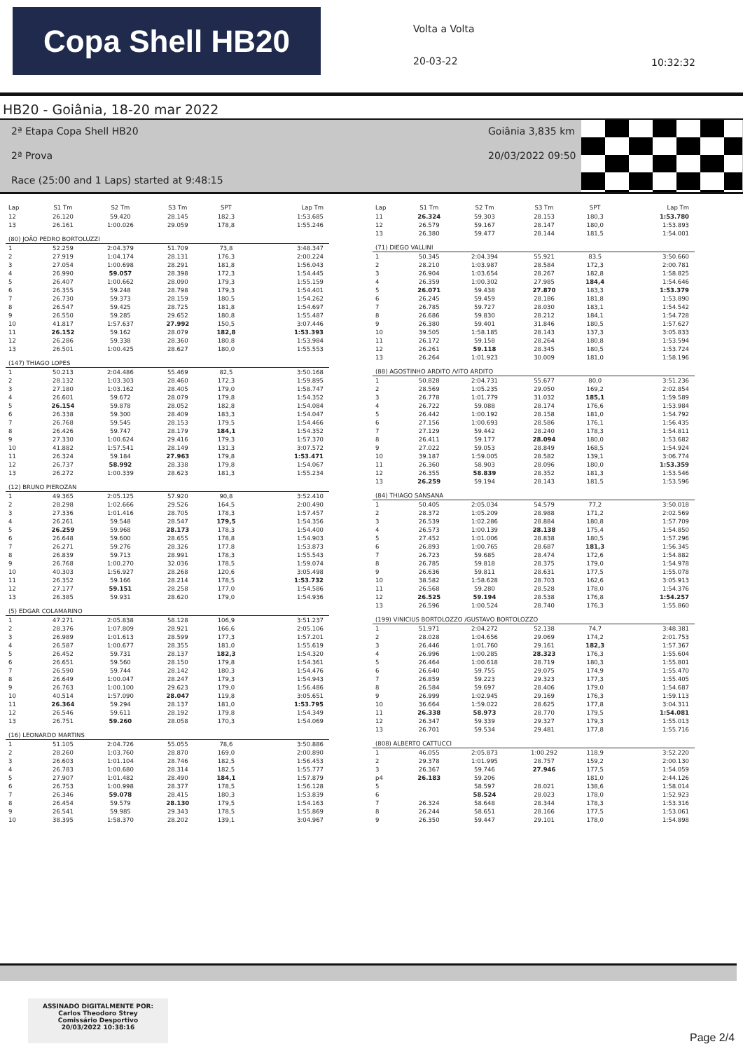Copa Shell HB20
Volta a Volta
20-03-22
10:32:32
HB20 - Goiânia, 18-20 mar 2022
2ª Etapa Copa Shell HB20 Goiânia 3,835 km
2ª Prova 20/03/2022 09:50
Race (25:00 and 1 Laps) started at 9:48:15
| Lap | S1 Tm | S2 Tm | S3 Tm | SPT | Lap Tm |
| --- | --- | --- | --- | --- | --- |
| 12 | 26.120 | 59.420 | 28.145 | 182,3 | 1:53.685 |
| 13 | 26.161 | 1:00.026 | 29.059 | 178,8 | 1:55.246 |
| (80) JOÃO PEDRO BORTOLUZZI | | | | | |
| 1 | 52.259 | 2:04.379 | 51.709 | 73,8 | 3:48.347 |
| 2 | 27.919 | 1:04.174 | 28.131 | 176,3 | 2:00.224 |
| 3 | 27.054 | 1:00.698 | 28.291 | 181,8 | 1:56.043 |
| 4 | 26.990 | 59.057 | 28.398 | 172,3 | 1:54.445 |
| 5 | 26.407 | 1:00.662 | 28.090 | 179,3 | 1:55.159 |
| 6 | 26.355 | 59.248 | 28.798 | 179,3 | 1:54.401 |
| 7 | 26.730 | 59.373 | 28.159 | 180,5 | 1:54.262 |
| 8 | 26.547 | 59.425 | 28.725 | 181,8 | 1:54.697 |
| 9 | 26.550 | 59.285 | 29.652 | 180,8 | 1:55.487 |
| 10 | 41.817 | 1:57.637 | 27.992 | 150,5 | 3:07.446 |
| 11 | 26.152 | 59.162 | 28.079 | 182,8 | 1:53.393 |
| 12 | 26.286 | 59.338 | 28.360 | 180,8 | 1:53.984 |
| 13 | 26.501 | 1:00.425 | 28.627 | 180,0 | 1:55.553 |
| (147) THIAGO LOPES | | | | | |
| 1 | 50.213 | 2:04.486 | 55.469 | 82,5 | 3:50.168 |
| 2 | 28.132 | 1:03.303 | 28.460 | 172,3 | 1:59.895 |
| 3 | 27.180 | 1:03.162 | 28.405 | 179,0 | 1:58.747 |
| 4 | 26.601 | 59.672 | 28.079 | 179,8 | 1:54.352 |
| 5 | 26.154 | 59.878 | 28.052 | 182,8 | 1:54.084 |
| 6 | 26.338 | 59.300 | 28.409 | 183,3 | 1:54.047 |
| 7 | 26.768 | 59.545 | 28.153 | 179,5 | 1:54.466 |
| 8 | 26.426 | 59.747 | 28.179 | 184,1 | 1:54.352 |
| 9 | 27.330 | 1:00.624 | 29.416 | 179,3 | 1:57.370 |
| 10 | 41.882 | 1:57.541 | 28.149 | 131,3 | 3:07.572 |
| 11 | 26.324 | 59.184 | 27.963 | 179,8 | 1:53.471 |
| 12 | 26.737 | 58.992 | 28.338 | 179,8 | 1:54.067 |
| 13 | 26.272 | 1:00.339 | 28.623 | 181,3 | 1:55.234 |
| (12) BRUNO PIEROZAN | | | | | |
| 1 | 49.365 | 2:05.125 | 57.920 | 90,8 | 3:52.410 |
| 2 | 28.298 | 1:02.666 | 29.526 | 164,5 | 2:00.490 |
| 3 | 27.336 | 1:01.416 | 28.705 | 178,3 | 1:57.457 |
| 4 | 26.261 | 59.548 | 28.547 | 179,5 | 1:54.356 |
| 5 | 26.259 | 59.968 | 28.173 | 178,3 | 1:54.400 |
| 6 | 26.648 | 59.600 | 28.655 | 178,8 | 1:54.903 |
| 7 | 26.271 | 59.276 | 28.326 | 177,8 | 1:53.873 |
| 8 | 26.839 | 59.713 | 28.991 | 178,3 | 1:55.543 |
| 9 | 26.768 | 1:00.270 | 32.036 | 178,5 | 1:59.074 |
| 10 | 40.303 | 1:56.927 | 28.268 | 120,6 | 3:05.498 |
| 11 | 26.352 | 59.166 | 28.214 | 178,5 | 1:53.732 |
| 12 | 27.177 | 59.151 | 28.258 | 177,0 | 1:54.586 |
| 13 | 26.385 | 59.931 | 28.620 | 179,0 | 1:54.936 |
| (5) EDGAR COLAMARINO | | | | | |
| 1 | 47.271 | 2:05.838 | 58.128 | 106,9 | 3:51.237 |
| 2 | 28.376 | 1:07.809 | 28.921 | 166,6 | 2:05.106 |
| 3 | 26.989 | 1:01.613 | 28.599 | 177,3 | 1:57.201 |
| 4 | 26.587 | 1:00.677 | 28.355 | 181,0 | 1:55.619 |
| 5 | 26.452 | 59.731 | 28.137 | 182,3 | 1:54.320 |
| 6 | 26.651 | 59.560 | 28.150 | 179,8 | 1:54.361 |
| 7 | 26.590 | 59.744 | 28.142 | 180,3 | 1:54.476 |
| 8 | 26.649 | 1:00.047 | 28.247 | 179,3 | 1:54.943 |
| 9 | 26.763 | 1:00.100 | 29.623 | 179,0 | 1:56.486 |
| 10 | 40.514 | 1:57.090 | 28.047 | 119,8 | 3:05.651 |
| 11 | 26.364 | 59.294 | 28.137 | 181,0 | 1:53.795 |
| 12 | 26.546 | 59.611 | 28.192 | 179,8 | 1:54.349 |
| 13 | 26.751 | 59.260 | 28.058 | 170,3 | 1:54.069 |
| (16) LEONARDO MARTINS | | | | | |
| 1 | 51.105 | 2:04.726 | 55.055 | 78,6 | 3:50.886 |
| 2 | 28.260 | 1:03.760 | 28.870 | 169,0 | 2:00.890 |
| 3 | 26.603 | 1:01.104 | 28.746 | 182,5 | 1:56.453 |
| 4 | 26.783 | 1:00.680 | 28.314 | 182,5 | 1:55.777 |
| 5 | 27.907 | 1:01.482 | 28.490 | 184,1 | 1:57.879 |
| 6 | 26.753 | 1:00.998 | 28.377 | 178,5 | 1:56.128 |
| 7 | 26.346 | 59.078 | 28.415 | 180,3 | 1:53.839 |
| 8 | 26.454 | 59.579 | 28.130 | 179,5 | 1:54.163 |
| 9 | 26.541 | 59.985 | 29.343 | 178,5 | 1:55.869 |
| 10 | 38.395 | 1:58.370 | 28.202 | 139,1 | 3:04.967 |
| Lap | S1 Tm | S2 Tm | S3 Tm | SPT | Lap Tm |
| --- | --- | --- | --- | --- | --- |
| 11 | 26.324 | 59.303 | 28.153 | 180,3 | 1:53.780 |
| 12 | 26.579 | 59.167 | 28.147 | 180,0 | 1:53.893 |
| 13 | 26.380 | 59.477 | 28.144 | 181,5 | 1:54.001 |
| (71) DIEGO VALLINI | | | | | |
| 1 | 50.345 | 2:04.394 | 55.921 | 83,5 | 3:50.660 |
| 2 | 28.210 | 1:03.987 | 28.584 | 172,3 | 2:00.781 |
| 3 | 26.904 | 1:03.654 | 28.267 | 182,8 | 1:58.825 |
| 4 | 26.359 | 1:00.302 | 27.985 | 184,4 | 1:54.646 |
| 5 | 26.071 | 59.438 | 27.870 | 183,3 | 1:53.379 |
| 6 | 26.245 | 59.459 | 28.186 | 181,8 | 1:53.890 |
| 7 | 26.785 | 59.727 | 28.030 | 183,1 | 1:54.542 |
| 8 | 26.686 | 59.830 | 28.212 | 184,1 | 1:54.728 |
| 9 | 26.380 | 59.401 | 31.846 | 180,5 | 1:57.627 |
| 10 | 39.505 | 1:58.185 | 28.143 | 137,3 | 3:05.833 |
| 11 | 26.172 | 59.158 | 28.264 | 180,8 | 1:53.594 |
| 12 | 26.261 | 59.118 | 28.345 | 180,5 | 1:53.724 |
| 13 | 26.264 | 1:01.923 | 30.009 | 181,0 | 1:58.196 |
| (88) AGOSTINHO ARDITO /VITO ARDITO | | | | | |
| 1 | 50.828 | 2:04.731 | 55.677 | 80,0 | 3:51.236 |
| 2 | 28.569 | 1:05.235 | 29.050 | 169,2 | 2:02.854 |
| 3 | 26.778 | 1:01.779 | 31.032 | 185,1 | 1:59.589 |
| 4 | 26.722 | 59.088 | 28.174 | 176,6 | 1:53.984 |
| 5 | 26.442 | 1:00.192 | 28.158 | 181,0 | 1:54.792 |
| 6 | 27.156 | 1:00.693 | 28.586 | 176,1 | 1:56.435 |
| 7 | 27.129 | 59.442 | 28.240 | 178,3 | 1:54.811 |
| 8 | 26.411 | 59.177 | 28.094 | 180,0 | 1:53.682 |
| 9 | 27.022 | 59.053 | 28.849 | 168,5 | 1:54.924 |
| 10 | 39.187 | 1:59.005 | 28.582 | 139,1 | 3:06.774 |
| 11 | 26.360 | 58.903 | 28.096 | 180,0 | 1:53.359 |
| 12 | 26.355 | 58.839 | 28.352 | 181,3 | 1:53.546 |
| 13 | 26.259 | 59.194 | 28.143 | 181,5 | 1:53.596 |
| (84) THIAGO SANSANA | | | | | |
| 1 | 50.405 | 2:05.034 | 54.579 | 77,2 | 3:50.018 |
| 2 | 28.372 | 1:05.209 | 28.988 | 171,2 | 2:02.569 |
| 3 | 26.539 | 1:02.286 | 28.884 | 180,8 | 1:57.709 |
| 4 | 26.573 | 1:00.139 | 28.138 | 175,4 | 1:54.850 |
| 5 | 27.452 | 1:01.006 | 28.838 | 180,5 | 1:57.296 |
| 6 | 26.893 | 1:00.765 | 28.687 | 181,3 | 1:56.345 |
| 7 | 26.723 | 59.685 | 28.474 | 172,6 | 1:54.882 |
| 8 | 26.785 | 59.818 | 28.375 | 179,0 | 1:54.978 |
| 9 | 26.636 | 59.811 | 28.631 | 177,5 | 1:55.078 |
| 10 | 38.582 | 1:58.628 | 28.703 | 162,6 | 3:05.913 |
| 11 | 26.568 | 59.280 | 28.528 | 178,0 | 1:54.376 |
| 12 | 26.525 | 59.194 | 28.538 | 176,8 | 1:54.257 |
| 13 | 26.596 | 1:00.524 | 28.740 | 176,3 | 1:55.860 |
| (199) VINICIUS BORTOLOZZO /GUSTAVO BORTOLOZZO | | | | | |
| 1 | 51.971 | 2:04.272 | 52.138 | 74,7 | 3:48.381 |
| 2 | 28.028 | 1:04.656 | 29.069 | 174,2 | 2:01.753 |
| 3 | 26.446 | 1:01.760 | 29.161 | 182,3 | 1:57.367 |
| 4 | 26.996 | 1:00.285 | 28.323 | 176,3 | 1:55.604 |
| 5 | 26.464 | 1:00.618 | 28.719 | 180,3 | 1:55.801 |
| 6 | 26.640 | 59.755 | 29.075 | 174,9 | 1:55.470 |
| 7 | 26.859 | 59.223 | 29.323 | 177,3 | 1:55.405 |
| 8 | 26.584 | 59.697 | 28.406 | 179,0 | 1:54.687 |
| 9 | 26.999 | 1:02.945 | 29.169 | 176,3 | 1:59.113 |
| 10 | 36.664 | 1:59.022 | 28.625 | 177,8 | 3:04.311 |
| 11 | 26.338 | 58.973 | 28.770 | 179,5 | 1:54.081 |
| 12 | 26.347 | 59.339 | 29.327 | 179,3 | 1:55.013 |
| 13 | 26.701 | 59.534 | 29.481 | 177,8 | 1:55.716 |
| (808) ALBERTO CATTUCCI | | | | | |
| 1 | 46.055 | 2:05.873 | 1:00.292 | 118,9 | 3:52.220 |
| 2 | 29.378 | 1:01.995 | 28.757 | 159,2 | 2:00.130 |
| 3 | 26.367 | 59.746 | 27.946 | 177,5 | 1:54.059 |
| p4 | 26.183 | 59.206 | | 181,0 | 2:44.126 |
| 5 | | 58.597 | 28.021 | 138,6 | 1:58.014 |
| 6 | | 58.524 | 28.023 | 178,0 | 1:52.923 |
| 7 | 26.324 | 58.648 | 28.344 | 178,3 | 1:53.316 |
| 8 | 26.244 | 58.651 | 28.166 | 177,5 | 1:53.061 |
| 9 | 26.350 | 59.447 | 29.101 | 178,0 | 1:54.898 |
ASSINADO DIGITALMENTE POR:
Carlos Theodoro Strey
Comissário Desportivo
20/03/2022 10:38:16
Page 2/4